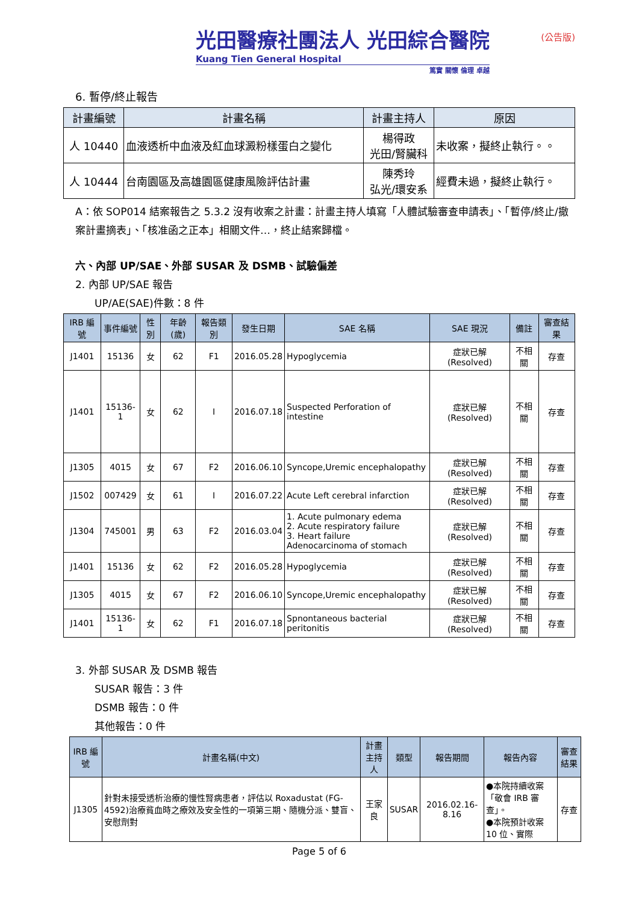光田醫療社團法人 光田綜合醫院
Kuang Tien General Hospital
篤實 關懷 倫理 卓越
(公告版)
6. 暫停/終止報告
| 計畫編號 | 計畫名稱 | 計畫主持人 | 原因 |
| --- | --- | --- | --- |
| 人 10440 | 血液透析中血液及紅血球澱粉樣蛋白之變化 | 楊得政 光田/腎臟科 | 未收案，擬終止執行。。 |
| 人 10444 | 台南園區及高雄園區健康風險評估計畫 | 陳秀玲 弘光/環安系 | 經費未過，擬終止執行。 |
A：依 SOP014 結案報告之 5.3.2 沒有收案之計畫：計畫主持人填寫「人體試驗審查申請表」、「暫停/終止/撤案計畫摘表」、「核准函之正本」相關文件…，終止結案歸檔。
六、內部 UP/SAE、外部 SUSAR 及 DSMB、試驗偏差
2. 內部 UP/SAE 報告
UP/AE(SAE)件數：8 件
| IRB 編號 | 事件編號 | 性別 | 年齡(歲) | 報告類別 | 發生日期 | SAE 名稱 | SAE 現況 | 備註 | 審查結果 |
| --- | --- | --- | --- | --- | --- | --- | --- | --- | --- |
| J1401 | 15136 | 女 | 62 | F1 | 2016.05.28 | Hypoglycemia | 症狀已解(Resolved) | 不相關 | 存查 |
| J1401 | 15136-1 | 女 | 62 | I | 2016.07.18 | Suspected Perforation of intestine | 症狀已解(Resolved) | 不相關 | 存查 |
| J1305 | 4015 | 女 | 67 | F2 | 2016.06.10 | Syncope,Uremic encephalopathy | 症狀已解(Resolved) | 不相關 | 存查 |
| J1502 | 007429 | 女 | 61 | I | 2016.07.22 | Acute Left cerebral infarction | 症狀已解(Resolved) | 不相關 | 存查 |
| J1304 | 745001 | 男 | 63 | F2 | 2016.03.04 | 1. Acute pulmonary edema 2. Acute respiratory failure 3. Heart failure Adenocarcinoma of stomach | 症狀已解(Resolved) | 不相關 | 存查 |
| J1401 | 15136 | 女 | 62 | F2 | 2016.05.28 | Hypoglycemia | 症狀已解(Resolved) | 不相關 | 存查 |
| J1305 | 4015 | 女 | 67 | F2 | 2016.06.10 | Syncope,Uremic encephalopathy | 症狀已解(Resolved) | 不相關 | 存查 |
| J1401 | 15136-1 | 女 | 62 | F1 | 2016.07.18 | Spnontaneous bacterial peritonitis | 症狀已解(Resolved) | 不相關 | 存查 |
3. 外部 SUSAR 及 DSMB 報告
SUSAR 報告：3 件
DSMB 報告：0 件
其他報告：0 件
| IRB 編號 | 計畫名稱(中文) | 計畫主持人 | 類型 | 報告期間 | 報告內容 | 審查結果 |
| --- | --- | --- | --- | --- | --- | --- |
| J1305 | 針對未接受透析治療的慢性腎病患者，評估以 Roxadustat (FG-4592)治療貧血時之療效及安全性的一項第三期、隨機分派、雙盲、安慰劑對 | 王家良 | SUSAR | 2016.02.16-8.16 | ●本院持續收案「敬會 IRB 審查」。 ●本院預計收案 10 位、實際 | 存查 |
Page 5 of 6